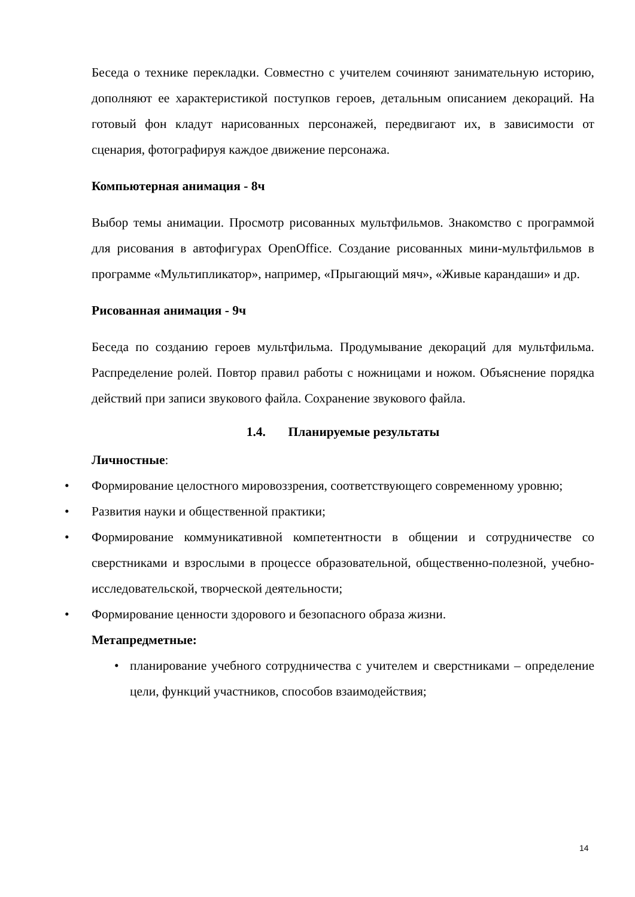Беседа о технике перекладки. Совместно с учителем сочиняют занимательную историю, дополняют ее характеристикой поступков героев, детальным описанием декораций. На готовый фон кладут нарисованных персонажей, передвигают их, в зависимости от сценария, фотографируя каждое движение персонажа.
Компьютерная анимация - 8ч
Выбор темы анимации. Просмотр рисованных мультфильмов. Знакомство с программой для рисования в автофигурах OpenOffice. Создание рисованных мини-мультфильмов в программе «Мультипликатор», например, «Прыгающий мяч», «Живые карандаши» и др.
Рисованная анимация - 9ч
Беседа по созданию героев мультфильма. Продумывание декораций для мультфильма. Распределение ролей. Повтор правил работы с ножницами и ножом. Объяснение порядка действий при записи звукового файла. Сохранение звукового файла.
1.4. Планируемые результаты
Личностные:
• Формирование целостного мировоззрения, соответствующего современному уровню;
• Развития науки и общественной практики;
• Формирование коммуникативной компетентности в общении и сотрудничестве со сверстниками и взрослыми в процессе образовательной, общественно-полезной, учебно-исследовательской, творческой деятельности;
• Формирование ценности здорового и безопасного образа жизни.
Метапредметные:
• планирование учебного сотрудничества с учителем и сверстниками – определение цели, функций участников, способов взаимодействия;
14